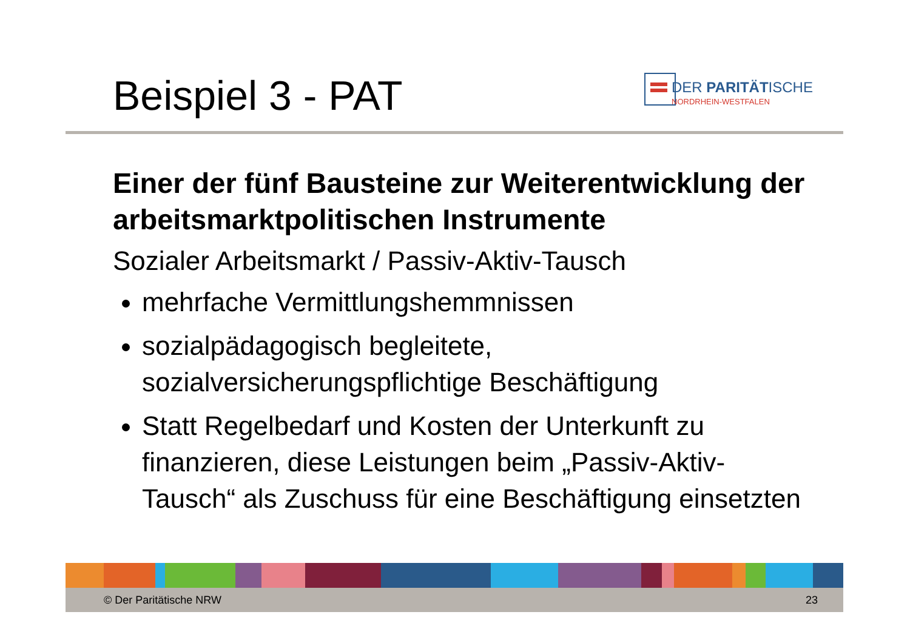Beispiel 3 - PAT
DER PARITÄTISCHE
NORDRHEIN-WESTFALEN
Einer der fünf Bausteine zur Weiterentwicklung der arbeitsmarktpolitischen Instrumente
Sozialer Arbeitsmarkt / Passiv-Aktiv-Tausch
mehrfache Vermittlungshemmnissen
sozialpädagogisch begleitete, sozialversicherungspflichtige Beschäftigung
Statt Regelbedarf und Kosten der Unterkunft zu finanzieren, diese Leistungen beim „Passiv-Aktiv-Tausch“ als Zuschuss für eine Beschäftigung einsetzten
© Der Paritätische NRW 23